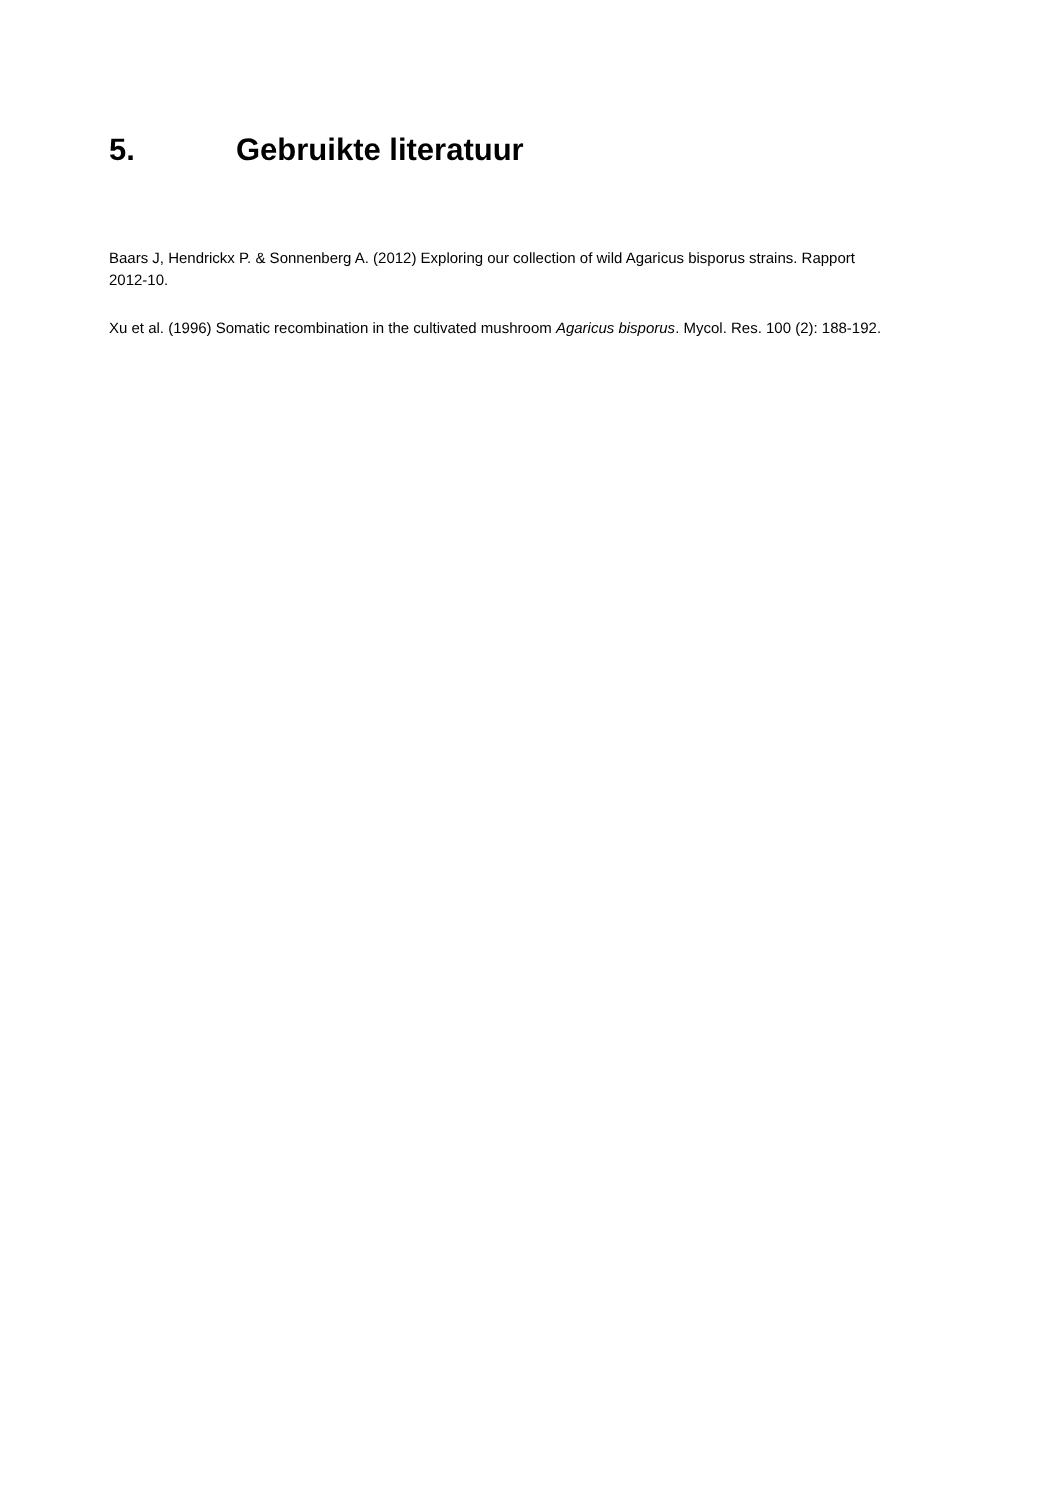5. Gebruikte literatuur
Baars J, Hendrickx P. & Sonnenberg A. (2012) Exploring our collection of wild Agaricus bisporus strains. Rapport 2012-10.
Xu et al. (1996) Somatic recombination in the cultivated mushroom Agaricus bisporus. Mycol. Res. 100 (2): 188-192.